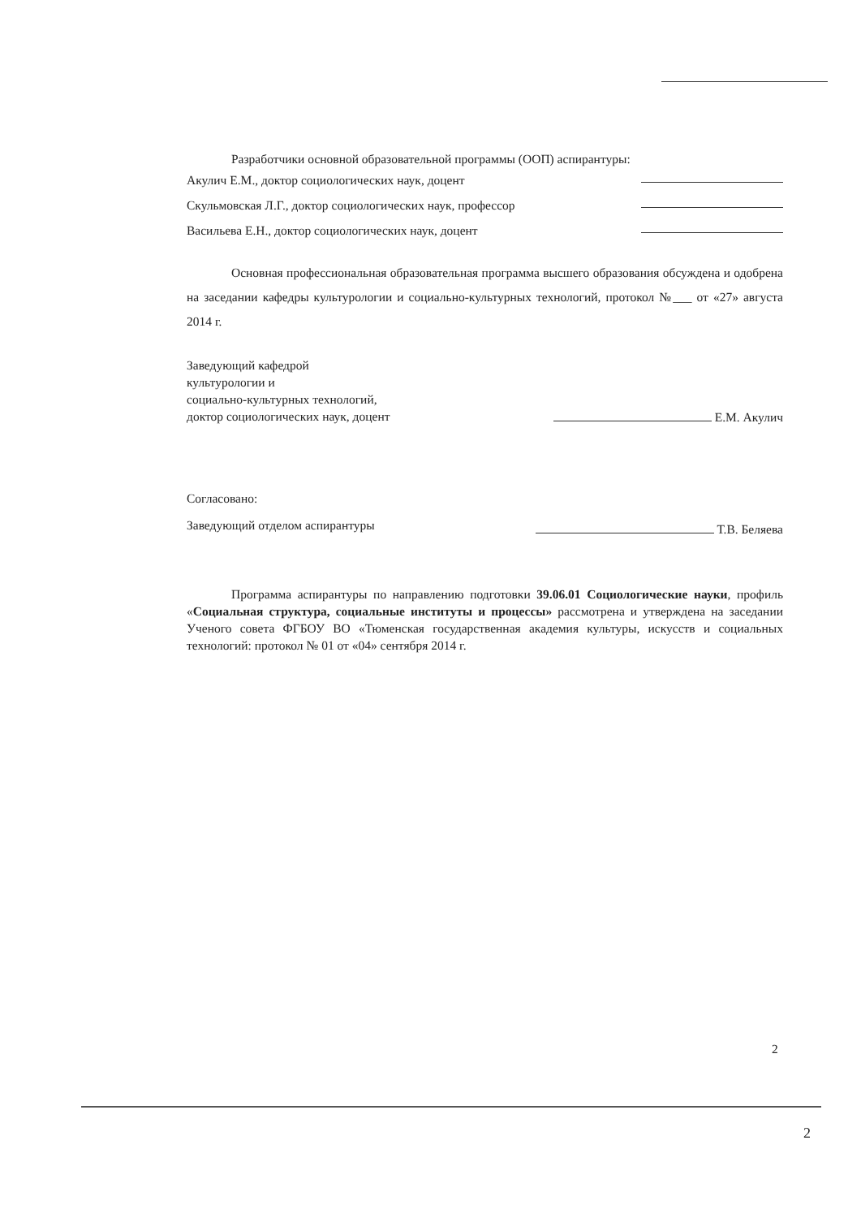Разработчики основной образовательной программы (ООП) аспирантуры:
Акулич Е.М., доктор социологических наук, доцент
Скульмовская Л.Г., доктор социологических наук, профессор
Васильева Е.Н., доктор социологических наук, доцент
Основная профессиональная образовательная программа высшего образования обсуждена и одобрена на заседании кафедры культурологии и социально-культурных технологий, протокол №___ от «27» августа 2014 г.
Заведующий кафедрой
культурологии и
социально-культурных технологий,
доктор социологических наук, доцент
Е.М. Акулич
Согласовано:
Заведующий отделом аспирантуры Т.В. Беляева
Программа аспирантуры по направлению подготовки 39.06.01 Социологические науки, профиль «Социальная структура, социальные институты и процессы» рассмотрена и утверждена на заседании Ученого совета ФГБОУ ВО «Тюменская государственная академия культуры, искусств и социальных технологий: протокол № 01 от «04» сентября 2014 г.
2
2